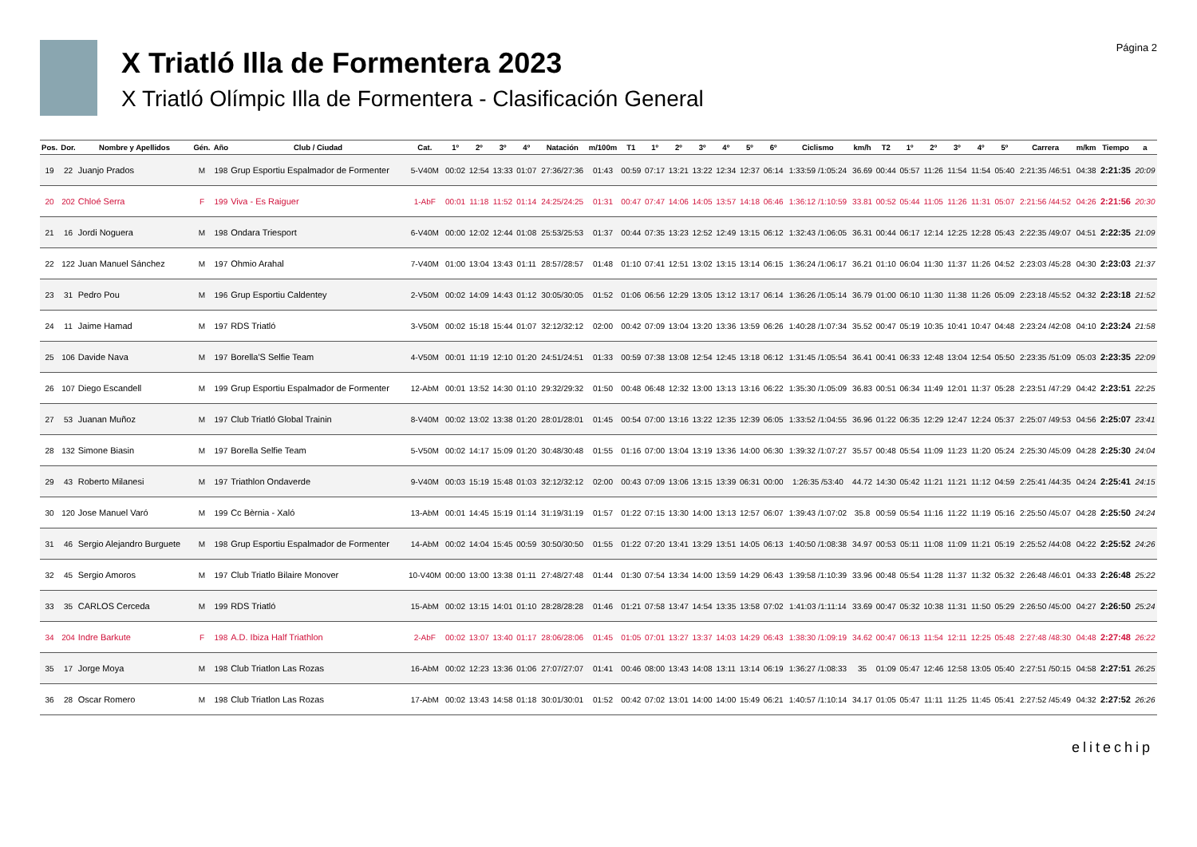X Triatló Illa de Formentera 2023
X Triatló Olímpic Illa de Formentera - Clasificación General
Página 2
| Pos. | Dor. | Nombre y Apellidos | Gén. | Año | Club / Ciudad | Cat. | 1º | 2º | 3º | 4º | Natación | m/100m | T1 | 1º | 2º | 3º | 4º | 5º | 6º | Ciclismo | km/h | T2 | 1º | 2º | 3º | 4º | 5º | Carrera | m/km | Tiempo | a |
| --- | --- | --- | --- | --- | --- | --- | --- | --- | --- | --- | --- | --- | --- | --- | --- | --- | --- | --- | --- | --- | --- | --- | --- | --- | --- | --- | --- | --- | --- | --- | --- |
| 19 | 22 | Juanjo Prados | M | 198 | Grup Esportiu Espalmador de Formenter | 5-V40M | 00:02 | 12:54 | 13:33 | 01:07 | 27:36/27:36 | 01:43 | 00:59 | 07:17 | 13:21 | 13:22 | 12:34 | 12:37 | 06:14 | 1:33:59 /1:05:24 | 36.69 | 00:44 | 05:57 | 11:26 | 11:54 | 11:54 | 05:40 | 2:21:35 /46:51 | 04:38 | 2:21:35 | 20:09 |
| 20 | 202 | Chloé Serra | F | 199 | Viva - Es Raiguer | 1-AbF | 00:01 | 11:18 | 11:52 | 01:14 | 24:25/24:25 | 01:31 | 00:47 | 07:47 | 14:06 | 14:05 | 13:57 | 14:18 | 06:46 | 1:36:12 /1:10:59 | 33.81 | 00:52 | 05:44 | 11:05 | 11:26 | 11:31 | 05:07 | 2:21:56 /44:52 | 04:26 | 2:21:56 | 20:30 |
| 21 | 16 | Jordi Noguera | M | 198 | Ondara Triesport | 6-V40M | 00:00 | 12:02 | 12:44 | 01:08 | 25:53/25:53 | 01:37 | 00:44 | 07:35 | 13:23 | 12:52 | 12:49 | 13:15 | 06:12 | 1:32:43 /1:06:05 | 36.31 | 00:44 | 06:17 | 12:14 | 12:25 | 12:28 | 05:43 | 2:22:35 /49:07 | 04:51 | 2:22:35 | 21:09 |
| 22 | 122 | Juan Manuel Sánchez | M | 197 | Ohmio Arahal | 7-V40M | 01:00 | 13:04 | 13:43 | 01:11 | 28:57/28:57 | 01:48 | 01:10 | 07:41 | 12:51 | 13:02 | 13:15 | 13:14 | 06:15 | 1:36:24 /1:06:17 | 36.21 | 01:10 | 06:04 | 11:30 | 11:37 | 11:26 | 04:52 | 2:23:03 /45:28 | 04:30 | 2:23:03 | 21:37 |
| 23 | 31 | Pedro Pou | M | 196 | Grup Esportiu Caldentey | 2-V50M | 00:02 | 14:09 | 14:43 | 01:12 | 30:05/30:05 | 01:52 | 01:06 | 06:56 | 12:29 | 13:05 | 13:12 | 13:17 | 06:14 | 1:36:26 /1:05:14 | 36.79 | 01:00 | 06:10 | 11:30 | 11:38 | 11:26 | 05:09 | 2:23:18 /45:52 | 04:32 | 2:23:18 | 21:52 |
| 24 | 11 | Jaime Hamad | M | 197 | RDS Triatló | 3-V50M | 00:02 | 15:18 | 15:44 | 01:07 | 32:12/32:12 | 02:00 | 00:42 | 07:09 | 13:04 | 13:20 | 13:36 | 13:59 | 06:26 | 1:40:28 /1:07:34 | 35.52 | 00:47 | 05:19 | 10:35 | 10:41 | 10:47 | 04:48 | 2:23:24 /42:08 | 04:10 | 2:23:24 | 21:58 |
| 25 | 106 | Davide Nava | M | 197 | Borella'S Selfie Team | 4-V50M | 00:01 | 11:19 | 12:10 | 01:20 | 24:51/24:51 | 01:33 | 00:59 | 07:38 | 13:08 | 12:54 | 12:45 | 13:18 | 06:12 | 1:31:45 /1:05:54 | 36.41 | 00:41 | 06:33 | 12:48 | 13:04 | 12:54 | 05:50 | 2:23:35 /51:09 | 05:03 | 2:23:35 | 22:09 |
| 26 | 107 | Diego Escandell | M | 199 | Grup Esportiu Espalmador de Formenter | 12-AbM | 00:01 | 13:52 | 14:30 | 01:10 | 29:32/29:32 | 01:50 | 00:48 | 06:48 | 12:32 | 13:00 | 13:13 | 13:16 | 06:22 | 1:35:30 /1:05:09 | 36.83 | 00:51 | 06:34 | 11:49 | 12:01 | 11:37 | 05:28 | 2:23:51 /47:29 | 04:42 | 2:23:51 | 22:25 |
| 27 | 53 | Juanan Muñoz | M | 197 | Club Triatló Global Trainin | 8-V40M | 00:02 | 13:02 | 13:38 | 01:20 | 28:01/28:01 | 01:45 | 00:54 | 07:00 | 13:16 | 13:22 | 12:35 | 12:39 | 06:05 | 1:33:52 /1:04:55 | 36.96 | 01:22 | 06:35 | 12:29 | 12:47 | 12:24 | 05:37 | 2:25:07 /49:53 | 04:56 | 2:25:07 | 23:41 |
| 28 | 132 | Simone Biasin | M | 197 | Borella Selfie Team | 5-V50M | 00:02 | 14:17 | 15:09 | 01:20 | 30:48/30:48 | 01:55 | 01:16 | 07:00 | 13:04 | 13:19 | 13:36 | 14:00 | 06:30 | 1:39:32 /1:07:27 | 35.57 | 00:48 | 05:54 | 11:09 | 11:23 | 11:20 | 05:24 | 2:25:30 /45:09 | 04:28 | 2:25:30 | 24:04 |
| 29 | 43 | Roberto Milanesi | M | 197 | Triathlon Ondaverde | 9-V40M | 00:03 | 15:19 | 15:48 | 01:03 | 32:12/32:12 | 02:00 | 00:43 | 07:09 | 13:06 | 13:15 | 13:39 | 06:31 | 00:00 | 1:26:35 /53:40 | 44.72 | 14:30 | 05:42 | 11:21 | 11:21 | 11:12 | 04:59 | 2:25:41 /44:35 | 04:24 | 2:25:41 | 24:15 |
| 30 | 120 | Jose Manuel Varó | M | 199 | Cc Bèrnia - Xaló | 13-AbM | 00:01 | 14:45 | 15:19 | 01:14 | 31:19/31:19 | 01:57 | 01:22 | 07:15 | 13:30 | 14:00 | 13:13 | 12:57 | 06:07 | 1:39:43 /1:07:02 | 35.8 | 00:59 | 05:54 | 11:16 | 11:22 | 11:19 | 05:16 | 2:25:50 /45:07 | 04:28 | 2:25:50 | 24:24 |
| 31 | 46 | Sergio Alejandro Burguete | M | 198 | Grup Esportiu Espalmador de Formenter | 14-AbM | 00:02 | 14:04 | 15:45 | 00:59 | 30:50/30:50 | 01:55 | 01:22 | 07:20 | 13:41 | 13:29 | 13:51 | 14:05 | 06:13 | 1:40:50 /1:08:38 | 34.97 | 00:53 | 05:11 | 11:08 | 11:09 | 11:21 | 05:19 | 2:25:52 /44:08 | 04:22 | 2:25:52 | 24:26 |
| 32 | 45 | Sergio Amoros | M | 197 | Club Triatlo Bilaire Monover | 10-V40M | 00:00 | 13:00 | 13:38 | 01:11 | 27:48/27:48 | 01:44 | 01:30 | 07:54 | 13:34 | 14:00 | 13:59 | 14:29 | 06:43 | 1:39:58 /1:10:39 | 33.96 | 00:48 | 05:54 | 11:28 | 11:37 | 11:32 | 05:32 | 2:26:48 /46:01 | 04:33 | 2:26:48 | 25:22 |
| 33 | 35 | CARLOS Cerceda | M | 199 | RDS Triatló | 15-AbM | 00:02 | 13:15 | 14:01 | 01:10 | 28:28/28:28 | 01:46 | 01:21 | 07:58 | 13:47 | 14:54 | 13:35 | 13:58 | 07:02 | 1:41:03 /1:11:14 | 33.69 | 00:47 | 05:32 | 10:38 | 11:31 | 11:50 | 05:29 | 2:26:50 /45:00 | 04:27 | 2:26:50 | 25:24 |
| 34 | 204 | Indre Barkute | F | 198 | A.D. Ibiza Half Triathlon | 2-AbF | 00:02 | 13:07 | 13:40 | 01:17 | 28:06/28:06 | 01:45 | 01:05 | 07:01 | 13:27 | 13:37 | 14:03 | 14:29 | 06:43 | 1:38:30 /1:09:19 | 34.62 | 00:47 | 06:13 | 11:54 | 12:11 | 12:25 | 05:48 | 2:27:48 /48:30 | 04:48 | 2:27:48 | 26:22 |
| 35 | 17 | Jorge Moya | M | 198 | Club Triatlon Las Rozas | 16-AbM | 00:02 | 12:23 | 13:36 | 01:06 | 27:07/27:07 | 01:41 | 00:46 | 08:00 | 13:43 | 14:08 | 13:11 | 13:14 | 06:19 | 1:36:27 /1:08:33 | 35 | 01:09 | 05:47 | 12:46 | 12:58 | 13:05 | 05:40 | 2:27:51 /50:15 | 04:58 | 2:27:51 | 26:25 |
| 36 | 28 | Oscar Romero | M | 198 | Club Triatlon Las Rozas | 17-AbM | 00:02 | 13:43 | 14:58 | 01:18 | 30:01/30:01 | 01:52 | 00:42 | 07:02 | 13:01 | 14:00 | 14:00 | 15:49 | 06:21 | 1:40:57 /1:10:14 | 34.17 | 01:05 | 05:47 | 11:11 | 11:25 | 11:45 | 05:41 | 2:27:52 /45:49 | 04:32 | 2:27:52 | 26:26 |
elitechip